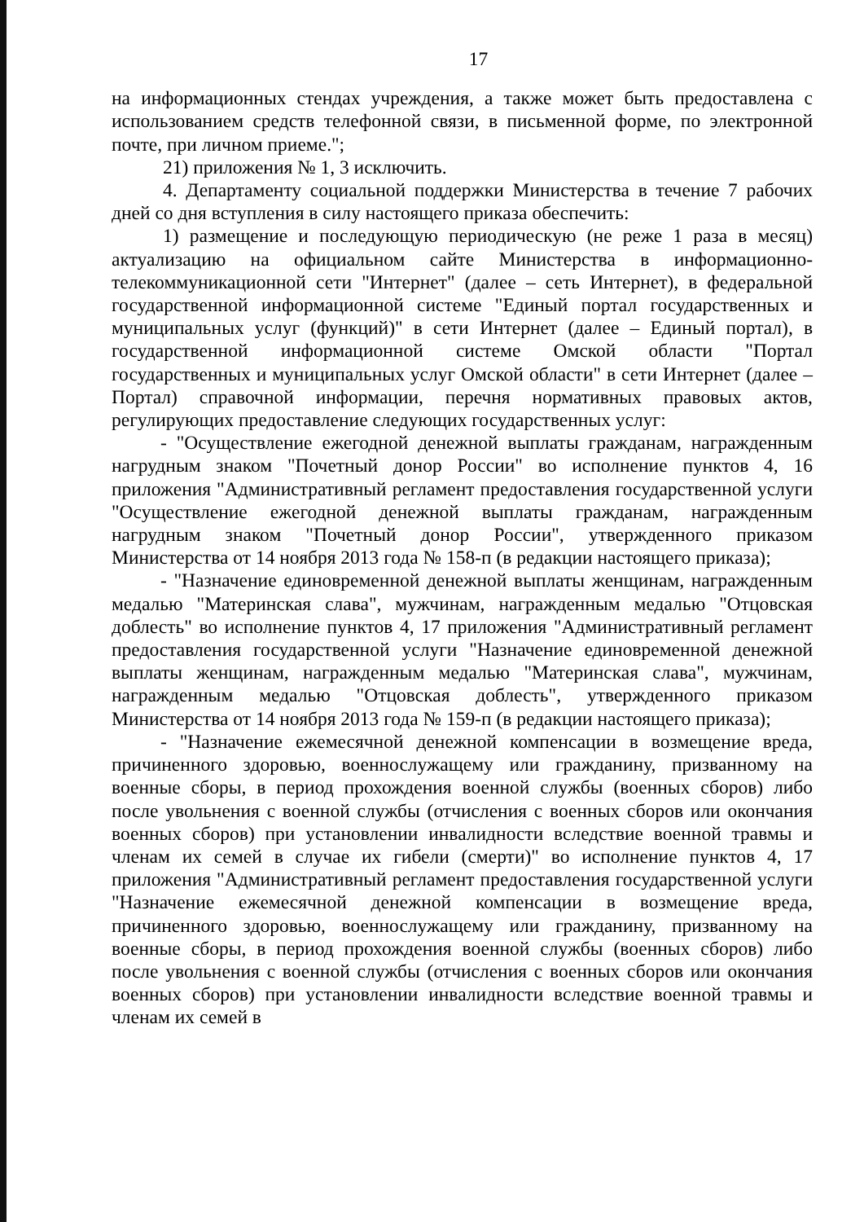17
на информационных стендах учреждения, а также может быть предоставлена с использованием средств телефонной связи, в письменной форме, по электронной почте, при личном приеме.";
21) приложения № 1, 3 исключить.
4. Департаменту социальной поддержки Министерства в течение 7 рабочих дней со дня вступления в силу настоящего приказа обеспечить:
1) размещение и последующую периодическую (не реже 1 раза в месяц) актуализацию на официальном сайте Министерства в информационно-телекоммуникационной сети "Интернет" (далее – сеть Интернет), в федеральной государственной информационной системе "Единый портал государственных и муниципальных услуг (функций)" в сети Интернет (далее – Единый портал), в государственной информационной системе Омской области "Портал государственных и муниципальных услуг Омской области" в сети Интернет (далее – Портал) справочной информации, перечня нормативных правовых актов, регулирующих предоставление следующих государственных услуг:
- "Осуществление ежегодной денежной выплаты гражданам, награжденным нагрудным знаком "Почетный донор России" во исполнение пунктов 4, 16 приложения "Административный регламент предоставления государственной услуги "Осуществление ежегодной денежной выплаты гражданам, награжденным нагрудным знаком "Почетный донор России", утвержденного приказом Министерства от 14 ноября 2013 года № 158-п (в редакции настоящего приказа);
- "Назначение единовременной денежной выплаты женщинам, награжденным медалью "Материнская слава", мужчинам, награжденным медалью "Отцовская доблесть" во исполнение пунктов 4, 17 приложения "Административный регламент предоставления государственной услуги "Назначение единовременной денежной выплаты женщинам, награжденным медалью "Материнская слава", мужчинам, награжденным медалью "Отцовская доблесть", утвержденного приказом Министерства от 14 ноября 2013 года № 159-п (в редакции настоящего приказа);
- "Назначение ежемесячной денежной компенсации в возмещение вреда, причиненного здоровью, военнослужащему или гражданину, призванному на военные сборы, в период прохождения военной службы (военных сборов) либо после увольнения с военной службы (отчисления с военных сборов или окончания военных сборов) при установлении инвалидности вследствие военной травмы и членам их семей в случае их гибели (смерти)" во исполнение пунктов 4, 17 приложения "Административный регламент предоставления государственной услуги "Назначение ежемесячной денежной компенсации в возмещение вреда, причиненного здоровью, военнослужащему или гражданину, призванному на военные сборы, в период прохождения военной службы (военных сборов) либо после увольнения с военной службы (отчисления с военных сборов или окончания военных сборов) при установлении инвалидности вследствие военной травмы и членам их семей в